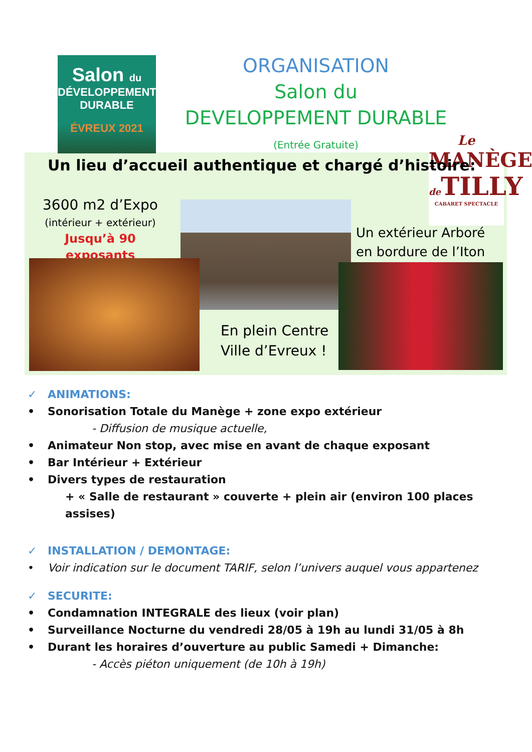Salon du
DÉVELOPPEMENT
DURABLE
ÉVREUX 2021
ORGANISATION
Salon du
DEVELOPPEMENT DURABLE
(Entrée Gratuite)
Le
MANÈGE
de TILLY
CABARET SPECTACLE
Un lieu d’accueil authentique et chargé d’histoire:
3600 m2 d’Expo
(intérieur + extérieur)
Jusqu’à 90 exposants
Un extérieur Arboré
en bordure de l’Iton
En plein Centre
Ville d’Evreux !
✓ ANIMATIONS:
• Sonorisation Totale du Manège + zone expo extérieur
- Diffusion de musique actuelle,
• Animateur Non stop, avec mise en avant de chaque exposant
• Bar Intérieur + Extérieur
• Divers types de restauration
+ « Salle de restaurant » couverte + plein air (environ 100 places assises)
✓ INSTALLATION / DEMONTAGE:
• Voir indication sur le document TARIF, selon l’univers auquel vous appartenez
✓ SECURITE:
• Condamnation INTEGRALE des lieux (voir plan)
• Surveillance Nocturne du vendredi 28/05 à 19h au lundi 31/05 à 8h
• Durant les horaires d’ouverture au public Samedi + Dimanche:
- Accès piéton uniquement (de 10h à 19h)